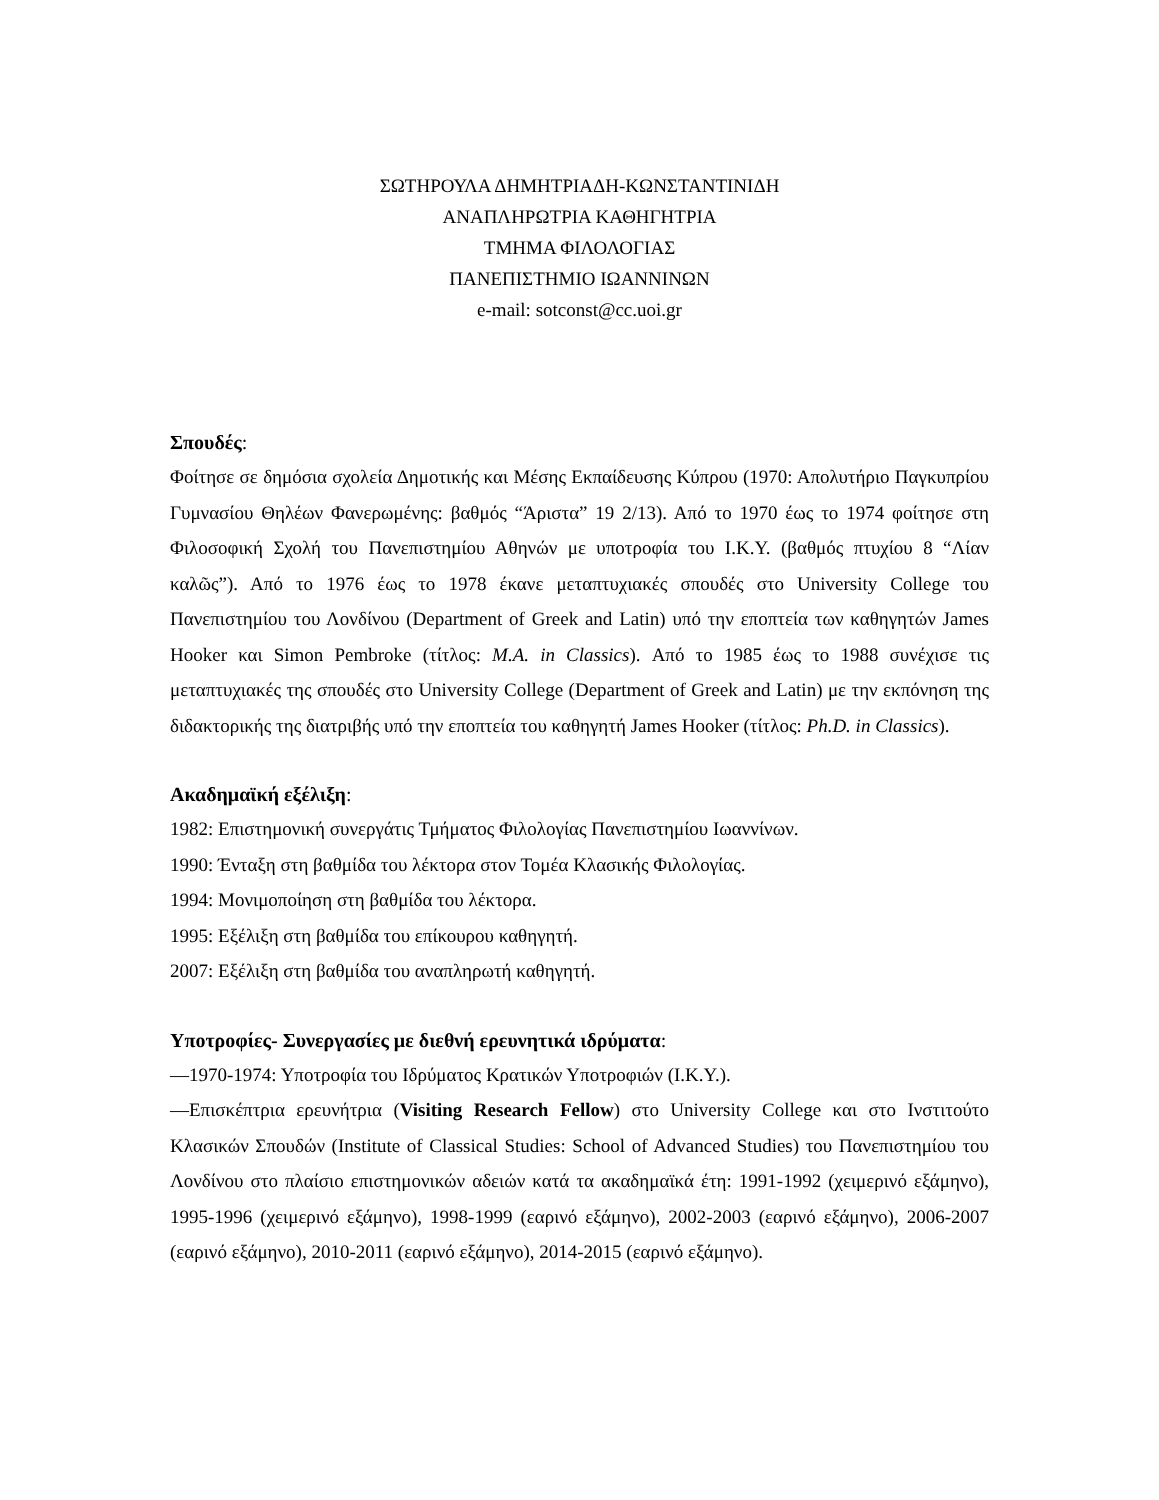ΣΩΤΗΡΟΥΛΑ ΔΗΜΗΤΡΙΑΔΗ-ΚΩΝΣΤΑΝΤΙΝΙΔΗ
ΑΝΑΠΛΗΡΩΤΡΙΑ ΚΑΘΗΓΗΤΡΙΑ
ΤΜΗΜΑ ΦΙΛΟΛΟΓΙΑΣ
ΠΑΝΕΠΙΣΤΗΜΙΟ ΙΩΑΝΝΙΝΩΝ
e-mail: sotconst@cc.uoi.gr
Σπουδές:
Φοίτησε σε δημόσια σχολεία Δημοτικής και Μέσης Εκπαίδευσης Κύπρου (1970: Απολυτήριο Παγκυπρίου Γυμνασίου Θηλέων Φανερωμένης: βαθμός “Άριστα” 19 2/13). Από το 1970 έως το 1974 φοίτησε στη Φιλοσοφική Σχολή του Πανεπιστημίου Αθηνών με υποτροφία του Ι.Κ.Υ. (βαθμός πτυχίου 8 “Λίαν καλῶς”). Από το 1976 έως το 1978 έκανε μεταπτυχιακές σπουδές στο University College του Πανεπιστημίου του Λονδίνου (Department of Greek and Latin) υπό την εποπτεία των καθηγητών James Hooker και Simon Pembroke (τίτλος: M.A. in Classics). Από το 1985 έως το 1988 συνέχισε τις μεταπτυχιακές της σπουδές στο University College (Department of Greek and Latin) με την εκπόνηση της διδακτορικής της διατριβής υπό την εποπτεία του καθηγητή James Hooker (τίτλος: Ph.D. in Classics).
Ακαδημαϊκή εξέλιξη:
1982: Επιστημονική συνεργάτις Τμήματος Φιλολογίας Πανεπιστημίου Ιωαννίνων.
1990: Ένταξη στη βαθμίδα του λέκτορα στον Τομέα Κλασικής Φιλολογίας.
1994: Μονιμοποίηση στη βαθμίδα του λέκτορα.
1995: Εξέλιξη στη βαθμίδα του επίκουρου καθηγητή.
2007: Εξέλιξη στη βαθμίδα του αναπληρωτή καθηγητή.
Υποτροφίες- Συνεργασίες με διεθνή ερευνητικά ιδρύματα:
—1970-1974: Υποτροφία του Ιδρύματος Κρατικών Υποτροφιών (Ι.Κ.Υ.).
—Επισκέπτρια ερευνήτρια (Visiting Research Fellow) στο University College και στο Ινστιτούτο Κλασικών Σπουδών (Institute of Classical Studies: School of Advanced Studies) του Πανεπιστημίου του Λονδίνου στο πλαίσιο επιστημονικών αδειών κατά τα ακαδημαϊκά έτη: 1991-1992 (χειμερινό εξάμηνο), 1995-1996 (χειμερινό εξάμηνο), 1998-1999 (εαρινό εξάμηνο), 2002-2003 (εαρινό εξάμηνο), 2006-2007 (εαρινό εξάμηνο), 2010-2011 (εαρινό εξάμηνο), 2014-2015 (εαρινό εξάμηνο).